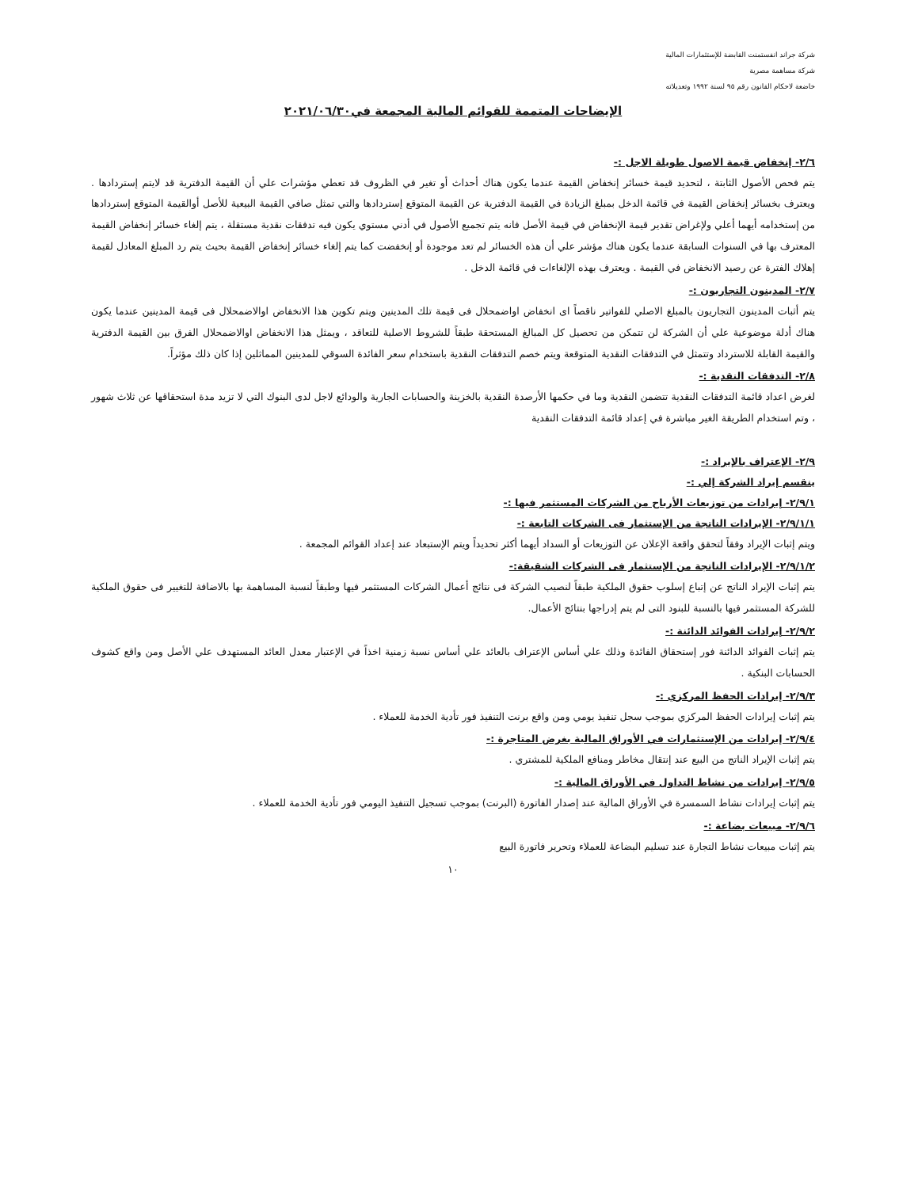شركة جراند انفستمنت القابضة للإستثمارات المالية
شركة مساهمة مصرية
خاضعة لاحكام القانون رقم ٩٥ لسنة ١٩٩٢ وتعديلاته
الإيضاحات المتممة للقوائم المالية المجمعة في٢٠٢١/٠٦/٣٠
٢/٦- إنخفاض قيمة الاصول طويلة الاجل :-
يتم فحص الأصول الثابتة ، لتحديد قيمة خسائر إنخفاض القيمة عندما يكون هناك أحداث أو تغير في الظروف قد تعطي مؤشرات علي أن القيمة الدفترية قد لايتم إستردادها . ويعترف بخسائر إنخفاض القيمة في قائمة الدخل بمبلغ الزيادة في القيمة الدفترية عن القيمة المتوقع إستردادها والتي تمثل صافي القيمة البيعية للأصل أوالقيمة المتوقع إستردادها من إستخدامه أيهما أعلي ولإغراض تقدير قيمة الإنخفاض في قيمة الأصل فانه يتم تجميع الأصول في أدني مستوي يكون فيه تدفقات نقدية مستقلة ، يتم إلغاء خسائر إنخفاض القيمة المعترف بها في السنوات السابقة عندما يكون هناك مؤشر علي أن هذه الخسائر لم تعد موجودة أو إنخفضت كما يتم إلغاء خسائر إنخفاض القيمة بحيث يتم رد المبلغ المعادل لقيمة إهلاك الفترة عن رصيد الانخفاض في القيمة . ويعترف بهذه الإلغاءات في قائمة الدخل .
٢/٧- المدينون التجاريون :-
يتم أثبات المدينون التجاريون بالمبلغ الاصلي للفواتير ناقصاً اى انخفاض اواضمحلال فى قيمة تلك المدينين ويتم تكوين هذا الانخفاض اوالاضمحلال فى قيمة المدينين عندما يكون هناك أدلة موضوعية علي أن الشركة لن تتمكن من تحصيل كل المبالغ المستحقة طبقاً للشروط الاصلية للتعاقد ، ويمثل هذا الانخفاض اوالاضمحلال الفرق بين القيمة الدفترية والقيمة القابلة للاسترداد وتتمثل في التدفقات النقدية المتوقعة ويتم خصم التدفقات النقدية باستخدام سعر الفائدة السوقي للمدينين المماثلين إذا كان ذلك مؤثراً.
٢/٨- التدفقات النقدية :-
لغرض اعداد قائمة التدفقات النقدية تتضمن النقدية وما في حكمها الأرصدة النقدية بالخزينة والحسابات الجارية والودائع لاجل لدى البنوك التي لا تزيد مدة استحقاقها عن ثلاث شهور ، وتم استخدام الطريقة الغير مباشرة في إعداد قائمة التدفقات النقدية
٢/٩- الإعتراف بالإيراد :-
ينقسم إيراد الشركة إلي :-
٢/٩/١- إيرادات من توزيعات الأرباح من الشركات المستثمر فيها :-
٢/٩/١/١- الإيرادات الناتجة من الإستثمار فى الشركات التابعة :-
ويتم إثبات الإيراد وفقاً لتحقق واقعة الإعلان عن التوزيعات أو السداد أيهما أكثر تحديداً ويتم الإستبعاد عند إعداد القوائم المجمعة .
٢/٩/١/٢- الإيرادات الناتجة من الإستثمار فى الشركات الشقيقة:-
يتم إثبات الإيراد الناتج عن إتباع إسلوب حقوق الملكية طبقاً لنصيب الشركة فى نتائج أعمال الشركات المستثمر فيها وطبقاً لنسبة المساهمة بها بالاضافة للتغيير فى حقوق الملكية للشركة المستثمر فيها بالنسبة للبنود التى لم يتم إدراجها بنتائج الأعمال.
٢/٩/٢- إيرادات الفوائد الدائنة :-
يتم إثبات الفوائد الدائنة فور إستحقاق الفائدة وذلك علي أساس الإعتراف بالعائد علي أساس نسبة زمنية اخذاً في الإعتبار معدل العائد المستهدف علي الأصل ومن واقع كشوف الحسابات البنكية .
٢/٩/٣- إيرادات الحفظ المركزي :-
يتم إثبات إيرادات الحفظ المركزي بموجب سجل تنفيذ يومي ومن واقع برنت التنفيذ فور تأدية الخدمة للعملاء .
٢/٩/٤- إيرادات من الإستثمارات في الأوراق المالية بغرض المتاجرة :-
يتم إثبات الإيراد الناتج من البيع عند إنتقال مخاطر ومنافع الملكية للمشتري .
٢/٩/٥- إيرادات من نشاط التداول في الأوراق المالية :-
يتم إثبات إيرادات نشاط السمسرة في الأوراق المالية عند إصدار الفاتورة (البرنت) بموجب تسجيل التنفيذ اليومي فور تأدية الخدمة للعملاء .
٢/٩/٦- مبيعات بضاعة :-
يتم إثبات مبيعات نشاط التجارة عند تسليم البضاعة للعملاء وتحرير فاتورة البيع
١٠